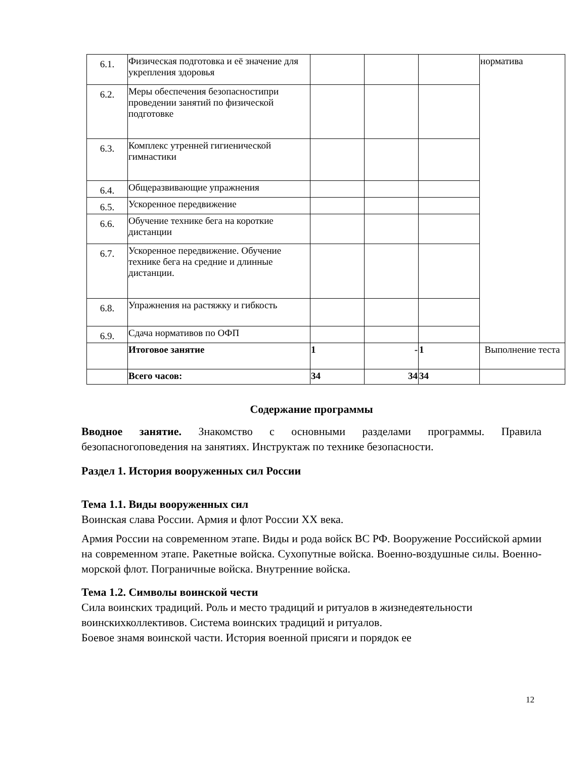| 6.1. | Физическая подготовка и её значение для укрепления здоровья | | | | норматива |
| 6.2. | Меры обеспечения безопасностипри проведении занятий по физической подготовке | | | | |
| 6.3. | Комплекс утренней гигиенической гимнастики | | | | |
| 6.4. | Общеразвивающие упражнения | | | | |
| 6.5. | Ускоренное передвижение | | | | |
| 6.6. | Обучение технике бега на короткие дистанции | | | | |
| 6.7. | Ускоренное передвижение. Обучение технике бега на средние и длинные дистанции. | | | | |
| 6.8. | Упражнения на растяжку и гибкость | | | | |
| 6.9. | Сдача нормативов по ОФП | | | | |
| | Итоговое занятие | 1 | - | 1 | Выполнение теста |
| | Всего часов: | 34 | 34 | 34 | |
Содержание программы
Вводное занятие. Знакомство с основными разделами программы. Правила безопасногоповедения на занятиях. Инструктаж по технике безопасности.
Раздел 1. История вооруженных сил России
Тема 1.1. Виды вооруженных сил
Воинская слава России. Армия и флот России XX века.
Армия России на современном этапе. Виды и рода войск ВС РФ. Вооружение Российской армии на современном этапе. Ракетные войска. Сухопутные войска. Военно-воздушные силы. Военно- морской флот. Пограничные войска. Внутренние войска.
Тема 1.2. Символы воинской чести
Сила воинских традиций. Роль и место традиций и ритуалов в жизнедеятельности воинскихколлективов. Система воинских традиций и ритуалов.
Боевое знамя воинской части. История военной присяги и порядок ее
12